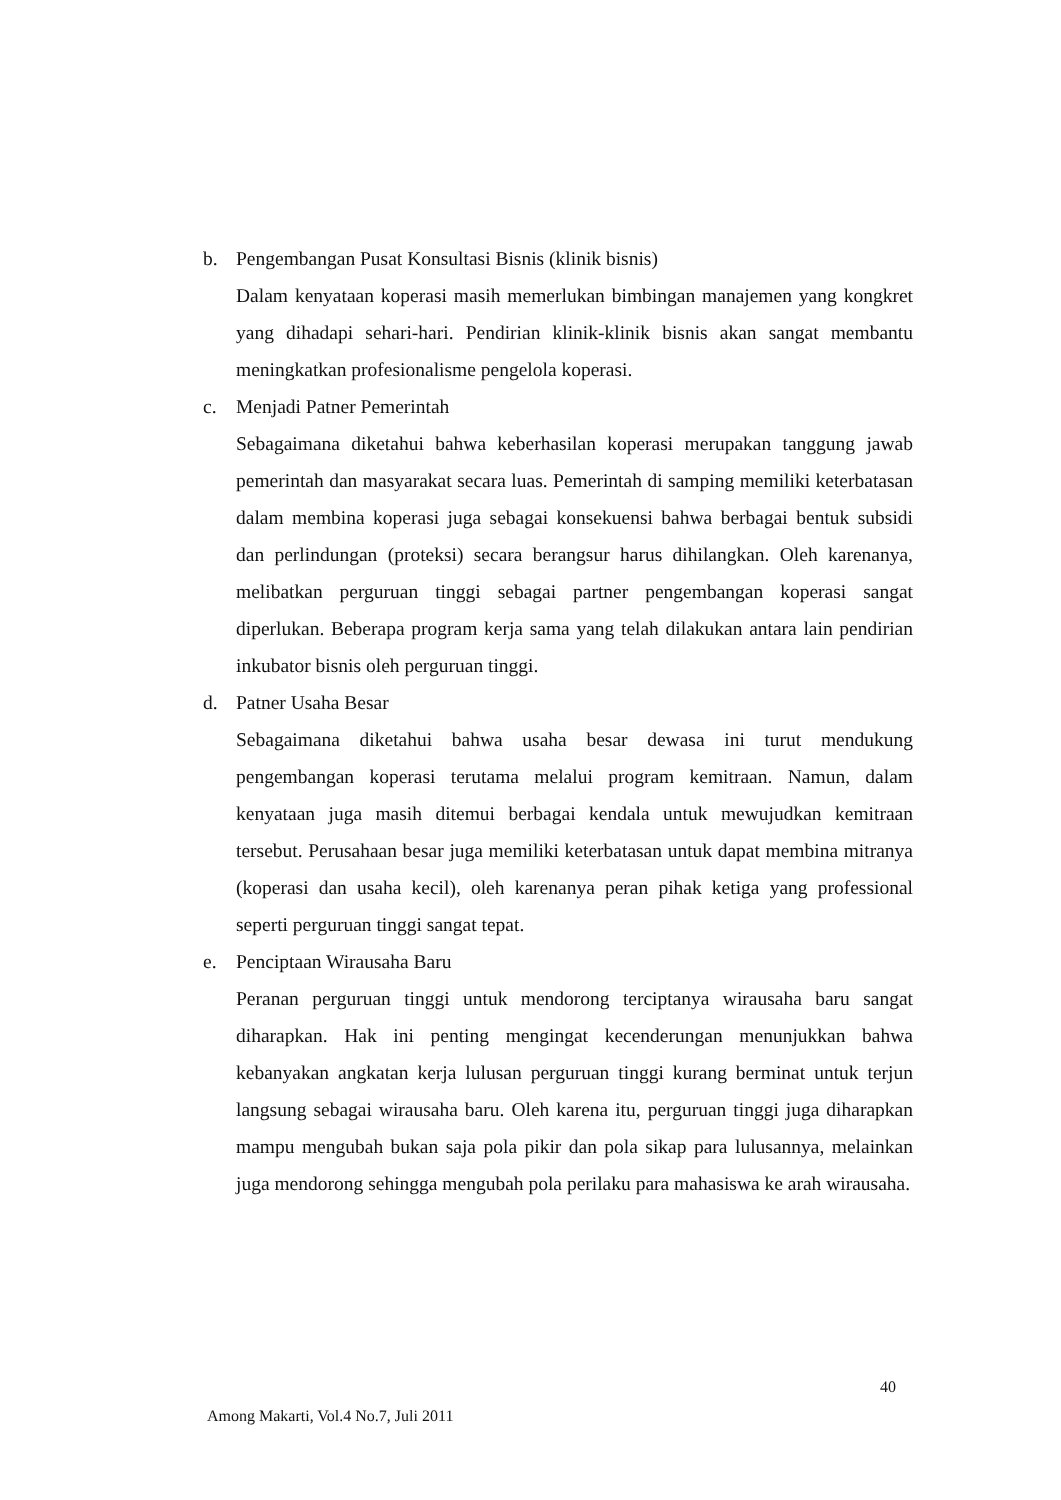b. Pengembangan Pusat Konsultasi Bisnis (klinik bisnis)
Dalam kenyataan koperasi masih memerlukan bimbingan manajemen yang kongkret yang dihadapi sehari-hari. Pendirian klinik-klinik bisnis akan sangat membantu meningkatkan profesionalisme pengelola koperasi.
c. Menjadi Patner Pemerintah
Sebagaimana diketahui bahwa keberhasilan koperasi merupakan tanggung jawab pemerintah dan masyarakat secara luas. Pemerintah di samping memiliki keterbatasan dalam membina koperasi juga sebagai konsekuensi bahwa berbagai bentuk subsidi dan perlindungan (proteksi) secara berangsur harus dihilangkan. Oleh karenanya, melibatkan perguruan tinggi sebagai partner pengembangan koperasi sangat diperlukan. Beberapa program kerja sama yang telah dilakukan antara lain pendirian inkubator bisnis oleh perguruan tinggi.
d. Patner Usaha Besar
Sebagaimana diketahui bahwa usaha besar dewasa ini turut mendukung pengembangan koperasi terutama melalui program kemitraan. Namun, dalam kenyataan juga masih ditemui berbagai kendala untuk mewujudkan kemitraan tersebut. Perusahaan besar juga memiliki keterbatasan untuk dapat membina mitranya (koperasi dan usaha kecil), oleh karenanya peran pihak ketiga yang professional seperti perguruan tinggi sangat tepat.
e. Penciptaan Wirausaha Baru
Peranan perguruan tinggi untuk mendorong terciptanya wirausaha baru sangat diharapkan. Hak ini penting mengingat kecenderungan menunjukkan bahwa kebanyakan angkatan kerja lulusan perguruan tinggi kurang berminat untuk terjun langsung sebagai wirausaha baru. Oleh karena itu, perguruan tinggi juga diharapkan mampu mengubah bukan saja pola pikir dan pola sikap para lulusannya, melainkan juga mendorong sehingga mengubah pola perilaku para mahasiswa ke arah wirausaha.
40
Among Makarti, Vol.4 No.7, Juli 2011